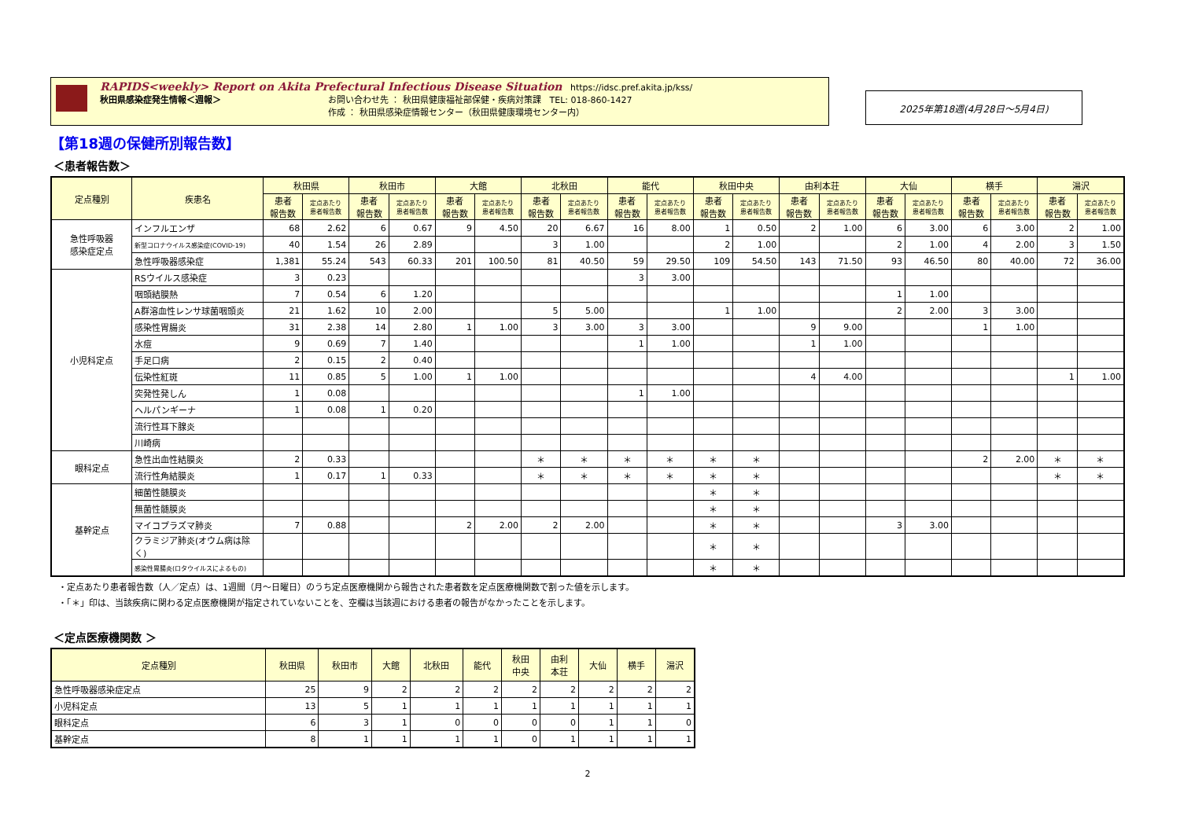RAPIDS<weekly> Report on Akita Prefectural Infectious Disease Situation https://idsc.pref.akita.jp/kss/
秋田県感染症発生情報＜週報＞ お問い合わせ先 ： 秋田県健康福祉部保健・疾病対策課 TEL: 018-860-1427
作成 ： 秋田県感染症情報センター（秋田県健康環境センター内）
2025年第18週(4月28日～5月4日)
【第18週の保健所別報告数】
＜患者報告数＞
| 定点種別 | 疾患名 | 秋田県 | | 秋田市 | | 大館 | | 北秋田 | | 能代 | | 秋田中央 | | 由利本荘 | | 大仙 | | 横手 | | 湯沢 | |
| --- | --- | --- | --- | --- | --- | --- | --- | --- | --- | --- | --- | --- | --- | --- | --- | --- | --- | --- | --- | --- | --- |
| | | 患者 報告数 | 定点あたり 患者報告数 | 患者 報告数 | 定点あたり 患者報告数 | 患者 報告数 | 定点あたり 患者報告数 | 患者 報告数 | 定点あたり 患者報告数 | 患者 報告数 | 定点あたり 患者報告数 | 患者 報告数 | 定点あたり 患者報告数 | 患者 報告数 | 定点あたり 患者報告数 | 患者 報告数 | 定点あたり 患者報告数 | 患者 報告数 | 定点あたり 患者報告数 | 患者 報告数 | 定点あたり 患者報告数 |
| 急性呼吸器 感染症定点 | インフルエンザ | 68 | 2.62 | 6 | 0.67 | 9 | 4.50 | 20 | 6.67 | 16 | 8.00 | 1 | 0.50 | 2 | 1.00 | 6 | 3.00 | 6 | 3.00 | 2 | 1.00 |
| | 新型コロナウイルス感染症(COVID-19) | 40 | 1.54 | 26 | 2.89 | | | 3 | 1.00 | | | 2 | 1.00 | | | 2 | 1.00 | 4 | 2.00 | 3 | 1.50 |
| | 急性呼吸器感染症 | 1,381 | 55.24 | 543 | 60.33 | 201 | 100.50 | 81 | 40.50 | 59 | 29.50 | 109 | 54.50 | 143 | 71.50 | 93 | 46.50 | 80 | 40.00 | 72 | 36.00 |
| 小児科定点 | RSウイルス感染症 | 3 | 0.23 | | | | | | | 3 | 3.00 | | | | | | | | | | |
| | 咽頭結膜熱 | 7 | 0.54 | 6 | 1.20 | | | | | | | | | | | 1 | 1.00 | | | | |
| | A群溶血性レンサ球菌咽頭炎 | 21 | 1.62 | 10 | 2.00 | | | 5 | 5.00 | | | 1 | 1.00 | | | 2 | 2.00 | 3 | 3.00 | | |
| | 感染性胃腸炎 | 31 | 2.38 | 14 | 2.80 | 1 | 1.00 | 3 | 3.00 | 3 | 3.00 | | | 9 | 9.00 | | | 1 | 1.00 | | |
| | 水痘 | 9 | 0.69 | 7 | 1.40 | | | | | 1 | 1.00 | | | 1 | 1.00 | | | | | | |
| | 手足口病 | 2 | 0.15 | 2 | 0.40 | | | | | | | | | | | | | | | | |
| | 伝染性紅斑 | 11 | 0.85 | 5 | 1.00 | 1 | 1.00 | | | | | | | 4 | 4.00 | | | | | 1 | 1.00 |
| | 突発性発しん | 1 | 0.08 | | | | | | | 1 | 1.00 | | | | | | | | | | |
| | ヘルパンギーナ | 1 | 0.08 | 1 | 0.20 | | | | | | | | | | | | | | | | |
| | 流行性耳下腺炎 | | | | | | | | | | | | | | | | | | | | |
| | 川崎病 | | | | | | | | | | | | | | | | | | | | |
| 眼科定点 | 急性出血性結膜炎 | 2 | 0.33 | | | | | ＊ | ＊ | ＊ | ＊ | ＊ | ＊ | | | | | 2 | 2.00 | ＊ | ＊ |
| | 流行性角結膜炎 | 1 | 0.17 | 1 | 0.33 | | | ＊ | ＊ | ＊ | ＊ | ＊ | ＊ | | | | | | | ＊ | ＊ |
| 基幹定点 | 細菌性髄膜炎 | | | | | | | | | | | ＊ | ＊ | | | | | | | | |
| | 無菌性髄膜炎 | | | | | | | | | | | ＊ | ＊ | | | | | | | | |
| | マイコプラズマ肺炎 | 7 | 0.88 | | | 2 | 2.00 | 2 | 2.00 | | | ＊ | ＊ | | | 3 | 3.00 | | | | |
| | クラミジア肺炎(オウム病は除く) | | | | | | | | | | | ＊ | ＊ | | | | | | | | |
| | 感染性胃腸炎(ロタウイルスによるもの) | | | | | | | | | | | ＊ | ＊ | | | | | | | | |
・定点あたり患者報告数（人／定点）は、1週間（月～日曜日）のうち定点医療機関から報告された患者数を定点医療機関数で割った値を示します。
・「＊」印は、当該疾病に関わる定点医療機関が指定されていないことを、空欄は当該週における患者の報告がなかったことを示します。
＜定点医療機関数 ＞
| 定点種別 | 秋田県 | 秋田市 | 大館 | 北秋田 | 能代 | 秋田 中央 | 由利 本荘 | 大仙 | 横手 | 湯沢 |
| --- | --- | --- | --- | --- | --- | --- | --- | --- | --- | --- |
| 急性呼吸器感染症定点 | 25 | 9 | 2 | 2 | 2 | 2 | 2 | 2 | 2 | 2 |
| 小児科定点 | 13 | 5 | 1 | 1 | 1 | 1 | 1 | 1 | 1 | 1 |
| 眼科定点 | 6 | 3 | 1 | 0 | 0 | 0 | 0 | 1 | 1 | 0 |
| 基幹定点 | 8 | 1 | 1 | 1 | 1 | 0 | 1 | 1 | 1 | 1 |
2